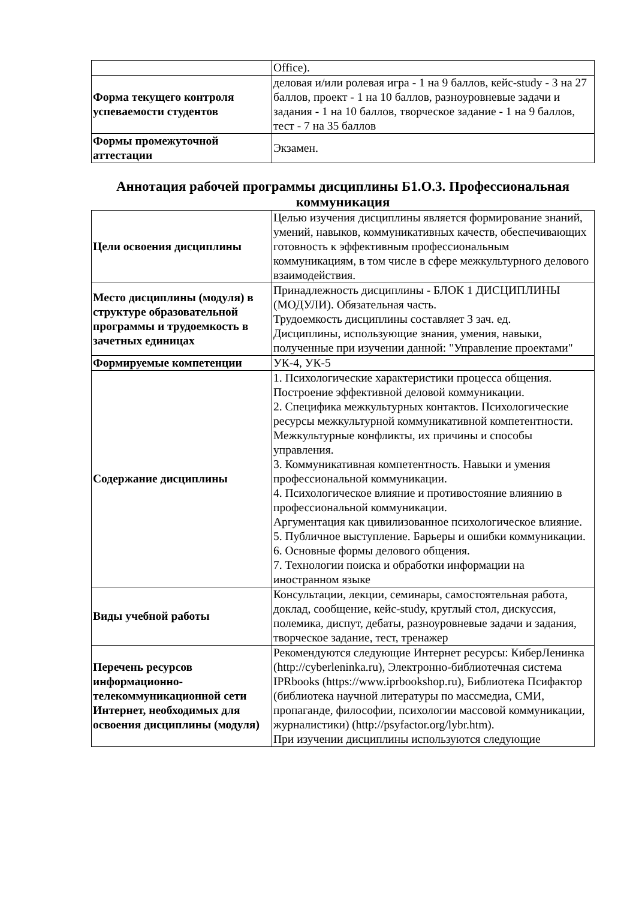| | Office). |
| Форма текущего контроля успеваемости студентов | деловая и/или ролевая игра - 1 на 9 баллов, кейс-study - 3 на 27 баллов, проект - 1 на 10 баллов, разноуровневые задачи и задания - 1 на 10 баллов, творческое задание - 1 на 9 баллов, тест - 7 на 35 баллов |
| Формы промежуточной аттестации | Экзамен. |
Аннотация рабочей программы дисциплины Б1.О.3. Профессиональная коммуникация
| Цели освоения дисциплины | Целью изучения дисциплины является формирование знаний, умений, навыков, коммуникативных качеств, обеспечивающих готовность к эффективным профессиональным коммуникациям, в том числе в сфере межкультурного делового взаимодействия. |
| Место дисциплины (модуля) в структуре образовательной программы и трудоемкость в зачетных единицах | Принадлежность дисциплины - БЛОК 1 ДИСЦИПЛИНЫ (МОДУЛИ). Обязательная часть. Трудоемкость дисциплины составляет 3 зач. ед. Дисциплины, использующие знания, умения, навыки, полученные при изучении данной: "Управление проектами" |
| Формируемые компетенции | УК-4, УК-5 |
| Содержание дисциплины | 1. Психологические характеристики процесса общения. Построение эффективной деловой коммуникации. 2. Специфика межкультурных контактов. Психологические ресурсы межкультурной коммуникативной компетентности. Межкультурные конфликты, их причины и способы управления. 3. Коммуникативная компетентность. Навыки и умения профессиональной коммуникации. 4. Психологическое влияние и противостояние влиянию в профессиональной коммуникации. Аргументация как цивилизованное психологическое влияние. 5. Публичное выступление. Барьеры и ошибки коммуникации. 6. Основные формы делового общения. 7. Технологии поиска и обработки информации на иностранном языке |
| Виды учебной работы | Консультации, лекции, семинары, самостоятельная работа, доклад, сообщение, кейс-study, круглый стол, дискуссия, полемика, диспут, дебаты, разноуровневые задачи и задания, творческое задание, тест, тренажер |
| Перечень ресурсов информационно-телекоммуникационной сети Интернет, необходимых для освоения дисциплины (модуля) | Рекомендуются следующие Интернет ресурсы: КиберЛенинка (http://cyberleninka.ru), Электронно-библиотечная система IPRbooks (https://www.iprbookshop.ru), Библиотека Псифактор (библиотека научной литературы по массмедиа, СМИ, пропаганде, философии, психологии массовой коммуникации, журналистики) (http://psyfactor.org/lybr.htm). При изучении дисциплины используются следующие |